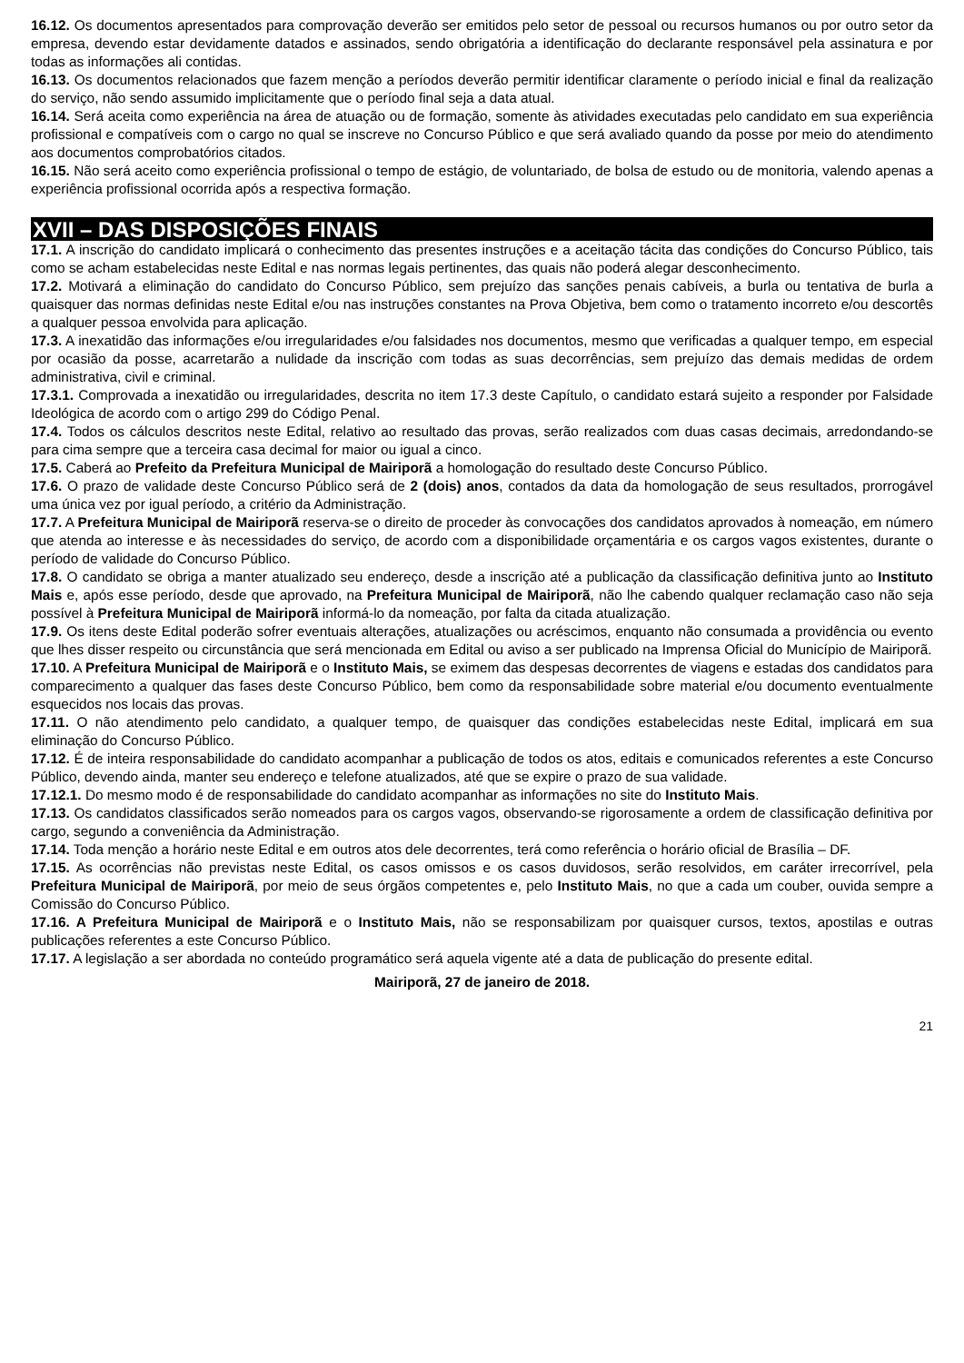16.12. Os documentos apresentados para comprovação deverão ser emitidos pelo setor de pessoal ou recursos humanos ou por outro setor da empresa, devendo estar devidamente datados e assinados, sendo obrigatória a identificação do declarante responsável pela assinatura e por todas as informações ali contidas.
16.13. Os documentos relacionados que fazem menção a períodos deverão permitir identificar claramente o período inicial e final da realização do serviço, não sendo assumido implicitamente que o período final seja a data atual.
16.14. Será aceita como experiência na área de atuação ou de formação, somente às atividades executadas pelo candidato em sua experiência profissional e compatíveis com o cargo no qual se inscreve no Concurso Público e que será avaliado quando da posse por meio do atendimento aos documentos comprobatórios citados.
16.15. Não será aceito como experiência profissional o tempo de estágio, de voluntariado, de bolsa de estudo ou de monitoria, valendo apenas a experiência profissional ocorrida após a respectiva formação.
XVII – DAS DISPOSIÇÕES FINAIS
17.1. A inscrição do candidato implicará o conhecimento das presentes instruções e a aceitação tácita das condições do Concurso Público, tais como se acham estabelecidas neste Edital e nas normas legais pertinentes, das quais não poderá alegar desconhecimento.
17.2. Motivará a eliminação do candidato do Concurso Público, sem prejuízo das sanções penais cabíveis, a burla ou tentativa de burla a quaisquer das normas definidas neste Edital e/ou nas instruções constantes na Prova Objetiva, bem como o tratamento incorreto e/ou descortês a qualquer pessoa envolvida para aplicação.
17.3. A inexatidão das informações e/ou irregularidades e/ou falsidades nos documentos, mesmo que verificadas a qualquer tempo, em especial por ocasião da posse, acarretarão a nulidade da inscrição com todas as suas decorrências, sem prejuízo das demais medidas de ordem administrativa, civil e criminal.
17.3.1. Comprovada a inexatidão ou irregularidades, descrita no item 17.3 deste Capítulo, o candidato estará sujeito a responder por Falsidade Ideológica de acordo com o artigo 299 do Código Penal.
17.4. Todos os cálculos descritos neste Edital, relativo ao resultado das provas, serão realizados com duas casas decimais, arredondando-se para cima sempre que a terceira casa decimal for maior ou igual a cinco.
17.5. Caberá ao Prefeito da Prefeitura Municipal de Mairiporã a homologação do resultado deste Concurso Público.
17.6. O prazo de validade deste Concurso Público será de 2 (dois) anos, contados da data da homologação de seus resultados, prorrogável uma única vez por igual período, a critério da Administração.
17.7. A Prefeitura Municipal de Mairiporã reserva-se o direito de proceder às convocações dos candidatos aprovados à nomeação, em número que atenda ao interesse e às necessidades do serviço, de acordo com a disponibilidade orçamentária e os cargos vagos existentes, durante o período de validade do Concurso Público.
17.8. O candidato se obriga a manter atualizado seu endereço, desde a inscrição até a publicação da classificação definitiva junto ao Instituto Mais e, após esse período, desde que aprovado, na Prefeitura Municipal de Mairiporã, não lhe cabendo qualquer reclamação caso não seja possível à Prefeitura Municipal de Mairiporã informá-lo da nomeação, por falta da citada atualização.
17.9. Os itens deste Edital poderão sofrer eventuais alterações, atualizações ou acréscimos, enquanto não consumada a providência ou evento que lhes disser respeito ou circunstância que será mencionada em Edital ou aviso a ser publicado na Imprensa Oficial do Município de Mairiporã.
17.10. A Prefeitura Municipal de Mairiporã e o Instituto Mais, se eximem das despesas decorrentes de viagens e estadas dos candidatos para comparecimento a qualquer das fases deste Concurso Público, bem como da responsabilidade sobre material e/ou documento eventualmente esquecidos nos locais das provas.
17.11. O não atendimento pelo candidato, a qualquer tempo, de quaisquer das condições estabelecidas neste Edital, implicará em sua eliminação do Concurso Público.
17.12. É de inteira responsabilidade do candidato acompanhar a publicação de todos os atos, editais e comunicados referentes a este Concurso Público, devendo ainda, manter seu endereço e telefone atualizados, até que se expire o prazo de sua validade.
17.12.1. Do mesmo modo é de responsabilidade do candidato acompanhar as informações no site do Instituto Mais.
17.13. Os candidatos classificados serão nomeados para os cargos vagos, observando-se rigorosamente a ordem de classificação definitiva por cargo, segundo a conveniência da Administração.
17.14. Toda menção a horário neste Edital e em outros atos dele decorrentes, terá como referência o horário oficial de Brasília – DF.
17.15. As ocorrências não previstas neste Edital, os casos omissos e os casos duvidosos, serão resolvidos, em caráter irrecorrível, pela Prefeitura Municipal de Mairiporã, por meio de seus órgãos competentes e, pelo Instituto Mais, no que a cada um couber, ouvida sempre a Comissão do Concurso Público.
17.16. A Prefeitura Municipal de Mairiporã e o Instituto Mais, não se responsabilizam por quaisquer cursos, textos, apostilas e outras publicações referentes a este Concurso Público.
17.17. A legislação a ser abordada no conteúdo programático será aquela vigente até a data de publicação do presente edital.
Mairiporã, 27 de janeiro de 2018.
21